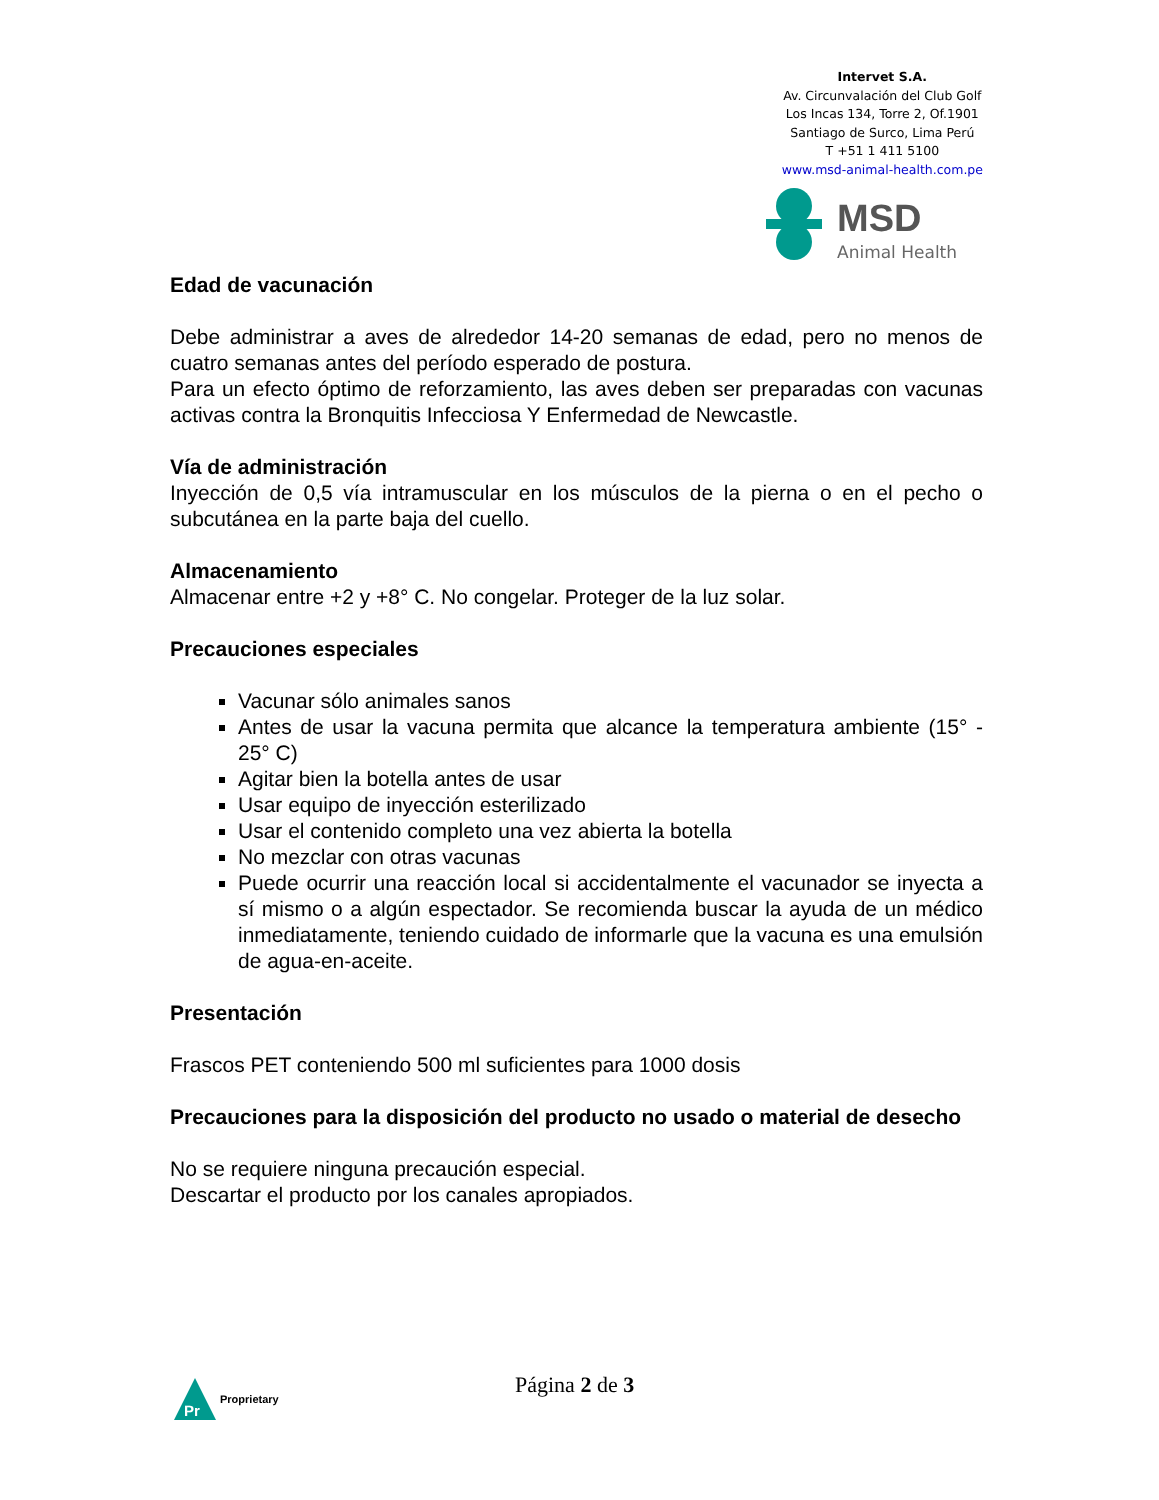Intervet S.A.
Av. Circunvalación del Club Golf
Los Incas 134, Torre 2, Of.1901
Santiago de Surco, Lima Perú
T +51 1 411 5100
www.msd-animal-health.com.pe
MSD
Animal Health
Edad de vacunación
Debe administrar a aves de alrededor 14-20 semanas de edad, pero no menos de cuatro semanas antes del período esperado de postura.
Para un efecto óptimo de reforzamiento, las aves deben ser preparadas con vacunas activas contra la Bronquitis Infecciosa Y Enfermedad de Newcastle.
Vía de administración
Inyección de 0,5 vía intramuscular en los músculos de la pierna o en el pecho o subcutánea en la parte baja del cuello.
Almacenamiento
Almacenar entre +2 y +8° C. No congelar. Proteger de la luz solar.
Precauciones especiales
Vacunar sólo animales sanos
Antes de usar la vacuna permita que alcance la temperatura ambiente (15° - 25° C)
Agitar bien la botella antes de usar
Usar equipo de inyección esterilizado
Usar el contenido completo una vez abierta la botella
No mezclar con otras vacunas
Puede ocurrir una reacción local si accidentalmente el vacunador se inyecta a sí mismo o a algún espectador. Se recomienda buscar la ayuda de un médico inmediatamente, teniendo cuidado de informarle que la vacuna es una emulsión de agua-en-aceite.
Presentación
Frascos PET conteniendo 500 ml suficientes para 1000 dosis
Precauciones para la disposición del producto no usado o material de desecho
No se requiere ninguna precaución especial.
Descartar el producto por los canales apropiados.
Pr
Proprietary
Página 2 de 3